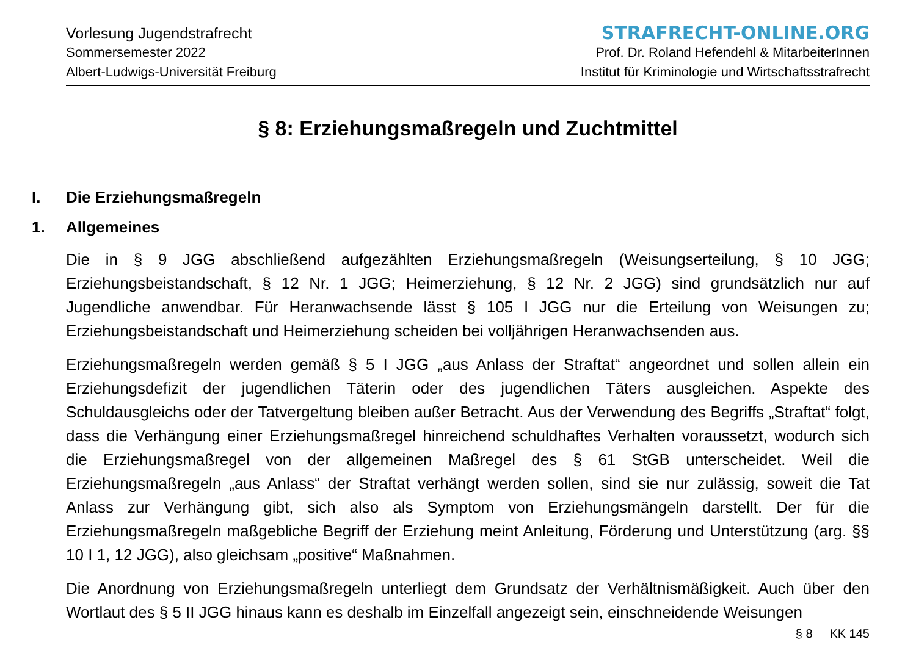Vorlesung Jugendstrafrecht
Sommersemester 2022
Albert-Ludwigs-Universität Freiburg
STRAFRECHT-ONLINE.ORG
Prof. Dr. Roland Hefendehl & MitarbeiterInnen
Institut für Kriminologie und Wirtschaftsstrafrecht
§ 8: Erziehungsmaßregeln und Zuchtmittel
I. Die Erziehungsmaßregeln
1. Allgemeines
Die in § 9 JGG abschließend aufgezählten Erziehungsmaßregeln (Weisungserteilung, § 10 JGG; Erziehungsbeistandschaft, § 12 Nr. 1 JGG; Heimerziehung, § 12 Nr. 2 JGG) sind grundsätzlich nur auf Jugendliche anwendbar. Für Heranwachsende lässt § 105 I JGG nur die Erteilung von Weisungen zu; Erziehungsbeistandschaft und Heimerziehung scheiden bei volljährigen Heranwachsenden aus.
Erziehungsmaßregeln werden gemäß § 5 I JGG „aus Anlass der Straftat“ angeordnet und sollen allein ein Erziehungsdefizit der jugendlichen Täterin oder des jugendlichen Täters ausgleichen. Aspekte des Schuldausgleichs oder der Tatvergeltung bleiben außer Betracht. Aus der Verwendung des Begriffs „Straftat“ folgt, dass die Verhängung einer Erziehungsmaßregel hinreichend schuldhaftes Verhalten voraussetzt, wodurch sich die Erziehungsmaßregel von der allgemeinen Maßregel des § 61 StGB unterscheidet. Weil die Erziehungsmaßregeln „aus Anlass“ der Straftat verhängt werden sollen, sind sie nur zulässig, soweit die Tat Anlass zur Verhängung gibt, sich also als Symptom von Erziehungsmängeln darstellt. Der für die Erziehungsmaßregeln maßgebliche Begriff der Erziehung meint Anleitung, Förderung und Unterstützung (arg. §§ 10 I 1, 12 JGG), also gleichsam „positive“ Maßnahmen.
Die Anordnung von Erziehungsmaßregeln unterliegt dem Grundsatz der Verhältnismäßigkeit. Auch über den Wortlaut des § 5 II JGG hinaus kann es deshalb im Einzelfall angezeigt sein, einschneidende Weisungen
§ 8 KK 145